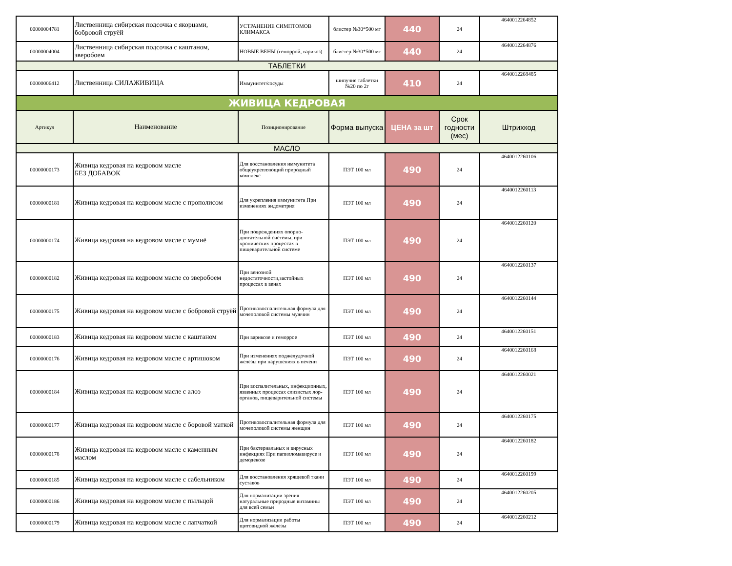| 00000004781 | Лиственница сибирская подсочка с якорцами, бобровой струёй | УСТРАНЕНИЕ СИМПТОМОВ КЛИМАКСА | блистер №30*500 мг | 440 | 24 | 4640012264852 |
| 00000004004 | Лиственница сибирская подсочка с каштаном, зверобоем | НОВЫЕ ВЕНЫ (геморрой, варикоз) | блистер №30*500 мг | 440 | 24 | 4640012264876 |
| ТАБЛЕТКИ | | | | | | |
| 00000006412 | Лиственница СИЛАЖИВИЦА | Иммунитет/сосуды | шипучие таблетки №20 по 2г | 410 | 24 | 4640012268485 |
| ЖИВИЦА КЕДРОВАЯ | | | | | | |
| Артикул | Наименование | Позиционирование | Форма выпуска | ЦЕНА за шт | Срок годности (мес) | Штрихкод |
| МАСЛО | | | | | | |
| 00000000173 | Живица кедровая на кедровом масле БЕЗ ДОБАВОК | Для восстановления иммунитета общеукрепляющий природный комплекс | ПЭТ 100 мл | 490 | 24 | 4640012260106 |
| 00000000181 | Живица кедровая на кедровом масле с прополисом | Для укрепления иммунитета При изменениях эндометрия | ПЭТ 100 мл | 490 | 24 | 4640012260113 |
| 00000000174 | Живица кедровая на кедровом масле с мумиё | При повреждениях опорно-двигательной системы, при хронических процессах в пищеварительной системе | ПЭТ 100 мл | 490 | 24 | 4640012260120 |
| 00000000182 | Живица кедровая на кедровом масле со зверобоем | При венозной недостаточности,застойных процессах в венах | ПЭТ 100 мл | 490 | 24 | 4640012260137 |
| 00000000175 | Живица кедровая на кедровом масле с бобровой струёй | Противовоспалительная формула для мочеполовой системы мужчин | ПЭТ 100 мл | 490 | 24 | 4640012260144 |
| 00000000183 | Живица кедровая на кедровом масле с каштаном | При варикозе и геморрое | ПЭТ 100 мл | 490 | 24 | 4640012260151 |
| 00000000176 | Живица кедровая на кедровом масле с артишоком | При изменениях поджелудочной железы при нарушениях в печени | ПЭТ 100 мл | 490 | 24 | 4640012260168 |
| 00000000184 | Живица кедровая на кедровом масле с алоэ | При воспалительных, инфекционных, язвенных процессах слизистых лор-органов, пищеварительной системы | ПЭТ 100 мл | 490 | 24 | 4640012260021 |
| 00000000177 | Живица кедровая на кедровом масле с боровой маткой | Противовоспалительная формула для мочеполовой системы женщин | ПЭТ 100 мл | 490 | 24 | 4640012260175 |
| 00000000178 | Живица кедровая на кедровом масле с каменным маслом | При бактериальных и вирусных инфекциях При папилломавирусе и демодекозе | ПЭТ 100 мл | 490 | 24 | 4640012260182 |
| 00000000185 | Живица кедровая на кедровом масле с сабельником | Для восстановления хрящевой ткани суставов | ПЭТ 100 мл | 490 | 24 | 4640012260199 |
| 00000000186 | Живица кедровая на кедровом масле с пыльцой | Для нормализации зрения натуральные природные витамины для всей семьи | ПЭТ 100 мл | 490 | 24 | 4640012260205 |
| 00000000179 | Живица кедровая на кедровом масле с лапчаткой | Для нормализации работы щитовидной железы | ПЭТ 100 мл | 490 | 24 | 4640012260212 |